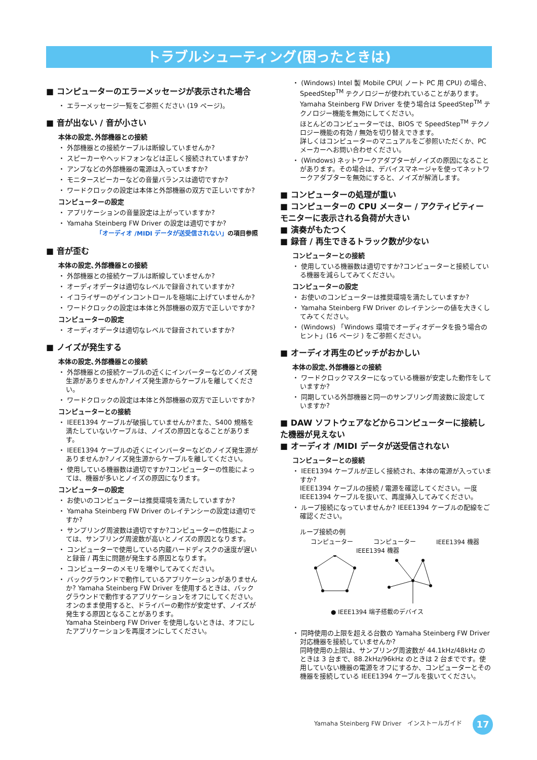トラブルシューティング(困ったときは)
■ コンピューターのエラーメッセージが表示された場合
・ エラーメッセージ一覧をご参照ください (19 ページ)。
■ 音が出ない / 音が小さい
本体の設定､外部機器との接続
・ 外部機器との接続ケーブルは断線していませんか?
・ スピーカーやヘッドフォンなどは正しく接続されていますか?
・ アンプなどの外部機器の電源は入っていますか?
・ モニタースピーカーなどの音量バランスは適切ですか?
・ ワードクロックの設定は本体と外部機器の双方で正しいですか?
コンピューターの設定
・ アプリケーションの音量設定は上がっていますか?
・ Yamaha Steinberg FW Driver の設定は適切ですか?
「オーディオ /MIDI データが送受信されない」の項目参照
■ 音が歪む
本体の設定､外部機器との接続
・ 外部機器との接続ケーブルは断線していませんか?
・ オーディオデータは適切なレベルで録音されていますか?
・ イコライザーのゲインコントロールを極端に上げていませんか?
・ ワードクロックの設定は本体と外部機器の双方で正しいですか?
コンピューターの設定
・ オーディオデータは適切なレベルで録音されていますか?
■ ノイズが発生する
本体の設定､外部機器との接続
・ 外部機器との接続ケーブルの近くにインバーターなどのノイズ発生源がありませんか?ノイズ発生源からケーブルを離してください。
・ ワードクロックの設定は本体と外部機器の双方で正しいですか?
コンピューターとの接続
・ IEEE1394 ケーブルが破損していませんか?また、S400 規格を満たしていないケーブルは、ノイズの原因となることがあります。
・ IEEE1394 ケーブルの近くにインバーターなどのノイズ発生源がありませんか?ノイズ発生源からケーブルを離してください。
・ 使用している機器数は適切ですか?コンピューターの性能によっては、機器が多いとノイズの原因になります。
コンピューターの設定
・ お使いのコンピューターは推奨環境を満たしていますか?
・ Yamaha Steinberg FW Driver のレイテンシーの設定は適切ですか?
・ サンプリング周波数は適切ですか?コンピューターの性能によっては、サンプリング周波数が高いとノイズの原因となります。
・ コンピューターで使用している内蔵ハードディスクの速度が遅いと録音 / 再生に問題が発生する原因となります。
・ コンピューターのメモリを増やしてみてください。
・ バックグラウンドで動作しているアプリケーションがありませんか? Yamaha Steinberg FW Driver を使用するときは、バックグラウンドで動作するアプリケーションをオフにしてください。オンのまま使用すると、ドライバーの動作が安定せず、ノイズが発生する原因となることがあります。
Yamaha Steinberg FW Driver を使用しないときは、オフにしたアプリケーションを再度オンにしてください。
・ (Windows) Intel 製 Mobile CPU( ノート PC 用 CPU) の場合、SpeedStep<sup>TM</sup> テクノロジーが使われていることがあります。
Yamaha Steinberg FW Driver を使う場合は SpeedStep<sup>TM</sup> テクノロジー機能を無効にしてください。
ほとんどのコンピューターでは、BIOS で SpeedStep<sup>TM</sup> テクノロジー機能の有効 / 無効を切り替えできます。
詳しくはコンピューターのマニュアルをご参照いただくか、PC メーカーへお問い合わせください。
・ (Windows) ネットワークアダプターがノイズの原因になることがあります。その場合は、デバイスマネージャを使ってネットワークアダプターを無効にすると、ノイズが解消します。
■ コンピューターの処理が重い
■ コンピューターの CPU メーター / アクティビティーモニターに表示される負荷が大きい
■ 演奏がもたつく
■ 録音 / 再生できるトラック数が少ない
コンピューターとの接続
・ 使用している機器数は適切ですか?コンピューターと接続している機器を減らしてみてください。
コンピューターの設定
・ お使いのコンピューターは推奨環境を満たしていますか?
・ Yamaha Steinberg FW Driver のレイテンシーの値を大きくしてみてください。
・ (Windows) 「Windows 環境でオーディオデータを扱う場合のヒント」(16 ページ ) をご参照ください。
■ オーディオ再生のピッチがおかしい
本体の設定､外部機器との接続
・ ワードクロックマスターになっている機器が安定した動作をしていますか?
・ 同期している外部機器と同一のサンプリング周波数に設定していますか?
■ DAW ソフトウェアなどからコンピューターに接続した機器が見えない
■ オーディオ /MIDI データが送受信されない
コンピューターとの接続
・ IEEE1394 ケーブルが正しく接続され、本体の電源が入っていますか?
IEEE1394 ケーブルの接続 / 電源を確認してください。一度 IEEE1394 ケーブルを抜いて、再度挿入してみてください。
・ ループ接続になっていませんか? IEEE1394 ケーブルの配線をご確認ください。
ループ接続の例
コンピューター コンピューター IEEE1394 機器
IEEE1394 機器
● IEEE1394 端子搭載のデバイス
・ 同時使用の上限を超える台数の Yamaha Steinberg FW Driver 対応機器を接続していませんか?
同時使用の上限は、サンプリング周波数が 44.1kHz/48kHz のときは 3 台まで、88.2kHz/96kHz のときは 2 台までです。使用していない機器の電源をオフにするか、コンピューターとその機器を接続している IEEE1394 ケーブルを抜いてください。
Yamaha Steinberg FW Driver　インストールガイド
17